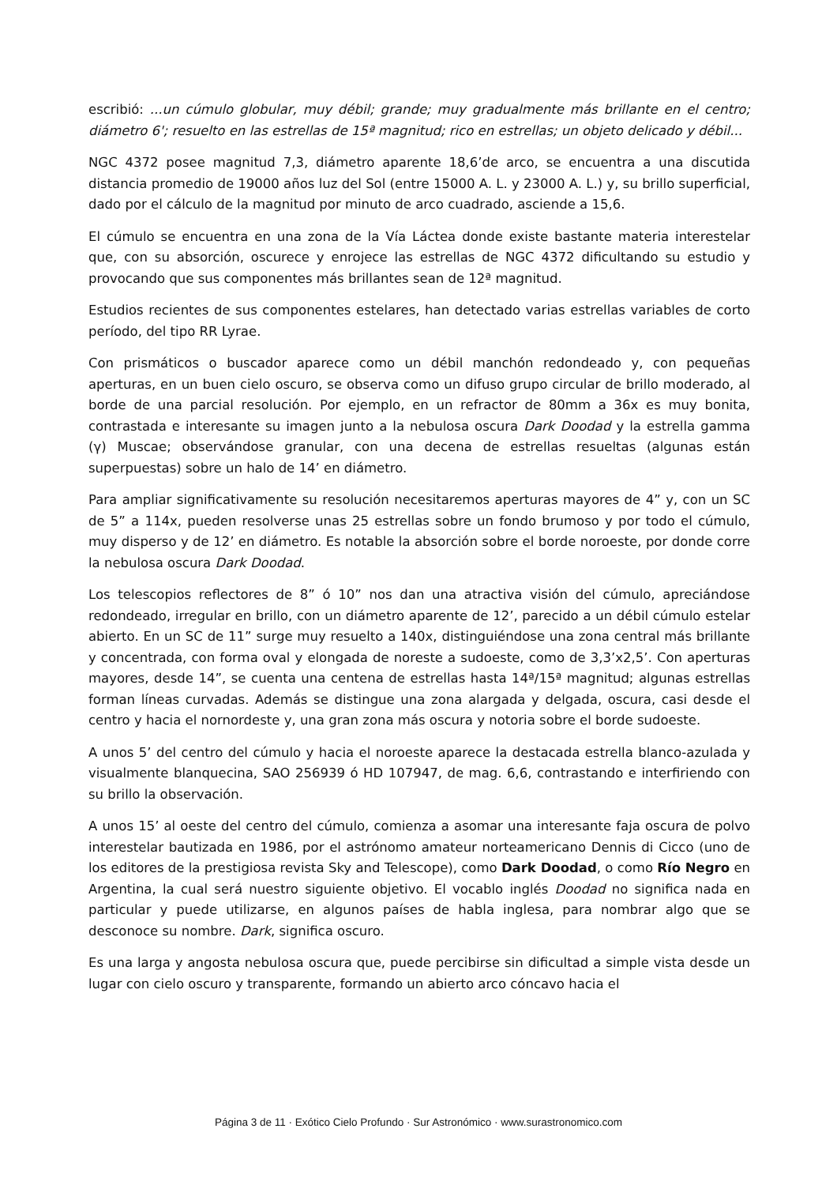escribió: ...un cúmulo globular, muy débil; grande; muy gradualmente más brillante en el centro; diámetro 6'; resuelto en las estrellas de 15ª magnitud; rico en estrellas; un objeto delicado y débil...
NGC 4372 posee magnitud 7,3, diámetro aparente 18,6’de arco, se encuentra a una discutida distancia promedio de 19000 años luz del Sol (entre 15000 A. L. y 23000 A. L.) y, su brillo superficial, dado por el cálculo de la magnitud por minuto de arco cuadrado, asciende a 15,6.
El cúmulo se encuentra en una zona de la Vía Láctea donde existe bastante materia interestelar que, con su absorción, oscurece y enrojece las estrellas de NGC 4372 dificultando su estudio y provocando que sus componentes más brillantes sean de 12ª magnitud.
Estudios recientes de sus componentes estelares, han detectado varias estrellas variables de corto período, del tipo RR Lyrae.
Con prismáticos o buscador aparece como un débil manchón redondeado y, con pequeñas aperturas, en un buen cielo oscuro, se observa como un difuso grupo circular de brillo moderado, al borde de una parcial resolución. Por ejemplo, en un refractor de 80mm a 36x es muy bonita, contrastada e interesante su imagen junto a la nebulosa oscura Dark Doodad y la estrella gamma (γ) Muscae; observándose granular, con una decena de estrellas resueltas (algunas están superpuestas) sobre un halo de 14’ en diámetro.
Para ampliar significativamente su resolución necesitaremos aperturas mayores de 4” y, con un SC de 5” a 114x, pueden resolverse unas 25 estrellas sobre un fondo brumoso y por todo el cúmulo, muy disperso y de 12’ en diámetro. Es notable la absorción sobre el borde noroeste, por donde corre la nebulosa oscura Dark Doodad.
Los telescopios reflectores de 8” ó 10” nos dan una atractiva visión del cúmulo, apreciándose redondeado, irregular en brillo, con un diámetro aparente de 12’, parecido a un débil cúmulo estelar abierto. En un SC de 11” surge muy resuelto a 140x, distinguiéndose una zona central más brillante y concentrada, con forma oval y elongada de noreste a sudoeste, como de 3,3’x2,5’. Con aperturas mayores, desde 14”, se cuenta una centena de estrellas hasta 14ª/15ª magnitud; algunas estrellas forman líneas curvadas. Además se distingue una zona alargada y delgada, oscura, casi desde el centro y hacia el nornordeste y, una gran zona más oscura y notoria sobre el borde sudoeste.
A unos 5’ del centro del cúmulo y hacia el noroeste aparece la destacada estrella blanco-azulada y visualmente blanquecina, SAO 256939 ó HD 107947, de mag. 6,6, contrastando e interfiriendo con su brillo la observación.
A unos 15’ al oeste del centro del cúmulo, comienza a asomar una interesante faja oscura de polvo interestelar bautizada en 1986, por el astrónomo amateur norteamericano Dennis di Cicco (uno de los editores de la prestigiosa revista Sky and Telescope), como Dark Doodad, o como Río Negro en Argentina, la cual será nuestro siguiente objetivo. El vocablo inglés Doodad no significa nada en particular y puede utilizarse, en algunos países de habla inglesa, para nombrar algo que se desconoce su nombre. Dark, significa oscuro.
Es una larga y angosta nebulosa oscura que, puede percibirse sin dificultad a simple vista desde un lugar con cielo oscuro y transparente, formando un abierto arco cóncavo hacia el
Página 3 de 11 · Exótico Cielo Profundo · Sur Astronómico · www.surastronomico.com